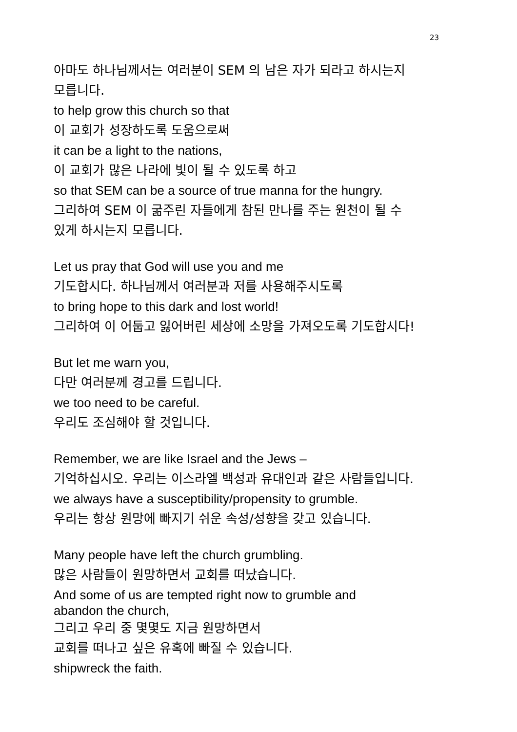23
아마도 하나님께서는 여러분이 SEM 의 남은 자가 되라고 하시는지
모릅니다.
to help grow this church so that
이 교회가 성장하도록 도움으로써
it can be a light to the nations,
이 교회가 많은 나라에 빛이 될 수 있도록 하고
so that SEM can be a source of true manna for the hungry.
그리하여 SEM 이 굶주린 자들에게 참된 만나를 주는 원천이 될 수
있게 하시는지 모릅니다.
Let us pray that God will use you and me
기도합시다. 하나님께서 여러분과 저를 사용해주시도록
to bring hope to this dark and lost world!
그리하여 이 어둡고 잃어버린 세상에 소망을 가져오도록 기도합시다!
But let me warn you,
다만 여러분께 경고를 드립니다.
we too need to be careful.
우리도 조심해야 할 것입니다.
Remember, we are like Israel and the Jews –
기억하십시오. 우리는 이스라엘 백성과 유대인과 같은 사람들입니다.
we always have a susceptibility/propensity to grumble.
우리는 항상 원망에 빠지기 쉬운 속성/성향을 갖고 있습니다.
Many people have left the church grumbling.
많은 사람들이 원망하면서 교회를 떠났습니다.
And some of us are tempted right now to grumble and
abandon the church,
그리고 우리 중 몇몇도 지금 원망하면서
교회를 떠나고 싶은 유혹에 빠질 수 있습니다.
shipwreck the faith.